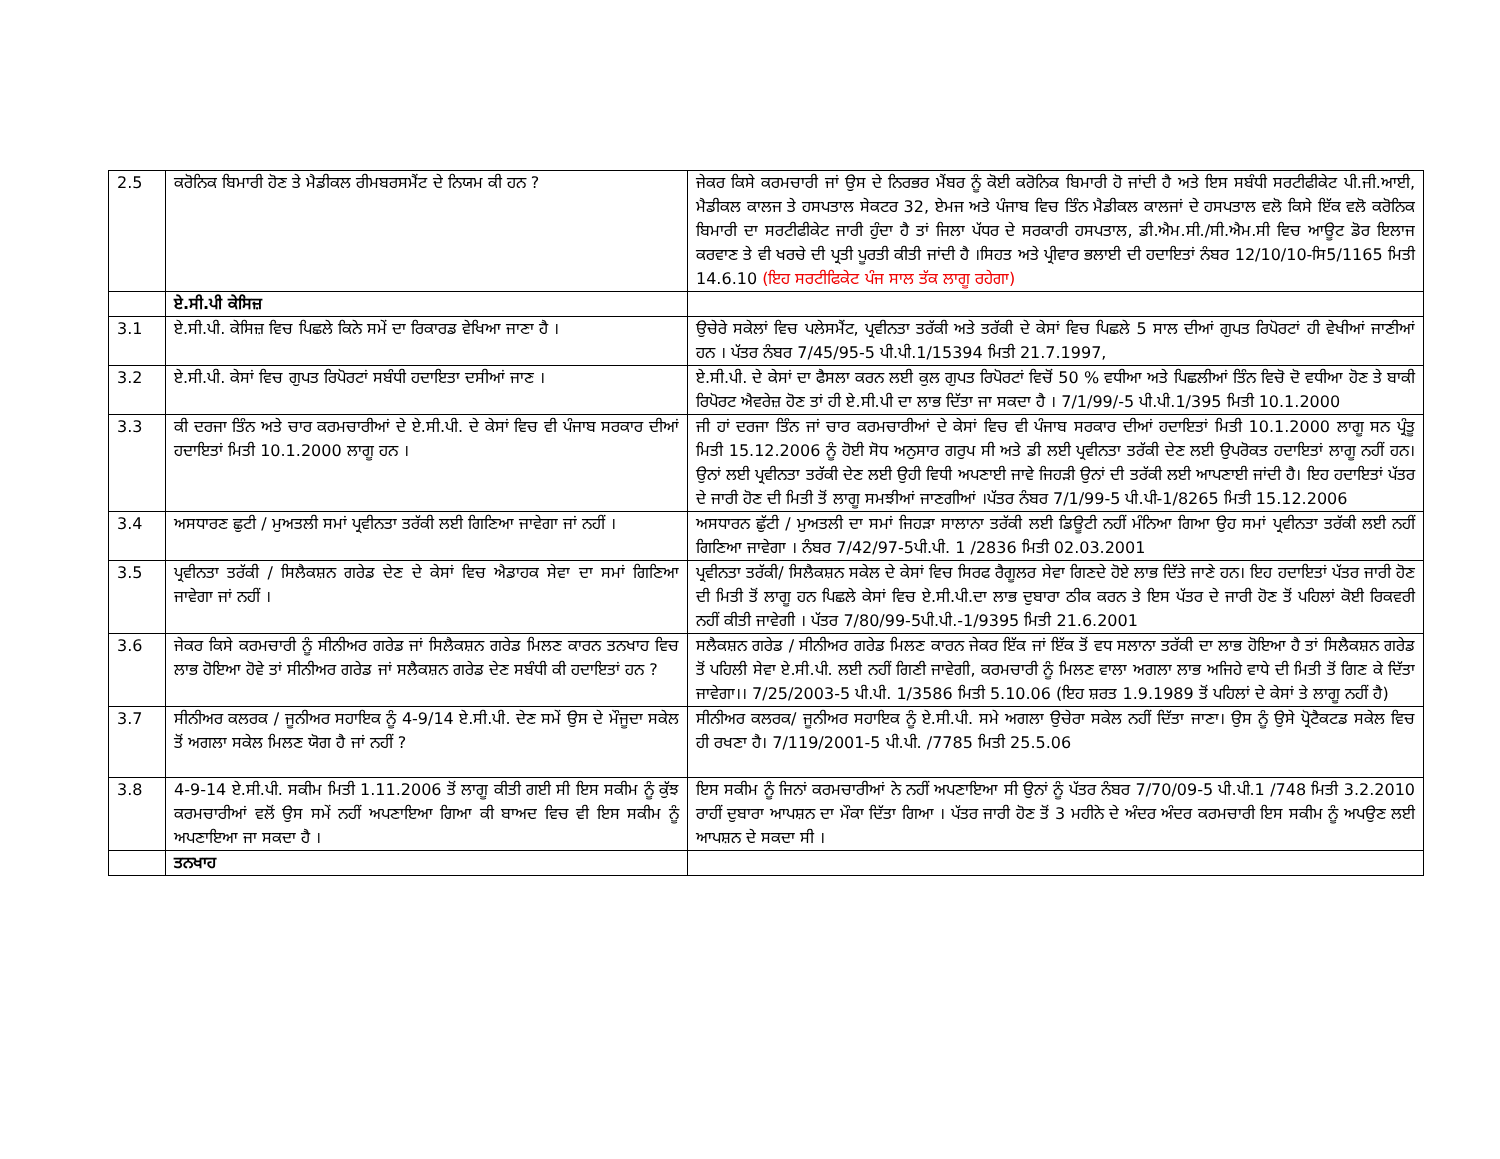| 2.5 | ਕਰੋਨਿਕ ਬਿਮਾਰੀ ਹੋਣ ਤੇ ਮੈਡੀਕਲ ਰੀਮਬਰਸਮੈਂਟ ਦੇ ਨਿਯਮ ਕੀ ਹਨ ? | ਜੇਕਰ ਕਿਸੇ ਕਰਮਚਾਰੀ ਜਾਂ ਉਸ ਦੇ ਨਿਰਭਰ ਮੈਂਬਰ ਨੂੰ ਕੋਈ ਕਰੋਨਿਕ ਬਿਮਾਰੀ ਹੋ ਜਾਂਦੀ ਹੈ ਅਤੇ ਇਸ ਸਬੰਧੀ ਸਰਟੀਫੀਕੇਟ ਪੀ.ਜੀ.ਆਈ, ਮੈਡੀਕਲ ਕਾਲਜ ਤੇ ਹਸਪਤਾਲ ਸੇਕਟਰ 32, ਏਮਜ ਅਤੇ ਪੰਜਾਬ ਵਿਚ ਤਿੰਨ ਮੈਡੀਕਲ ਕਾਲਜਾਂ ਦੇ ਹਸਪਤਾਲ ਵਲੋ ਕਿਸੇ ਇੱਕ ਵਲੋ ਕਰੋਨਿਕ ਬਿਮਾਰੀ ਦਾ ਸਰਟੀਫੀਕੇਟ ਜਾਰੀ ਹੁੰਦਾ ਹੈ ਤਾਂ ਜਿਲਾ ਪੱਧਰ ਦੇ ਸਰਕਾਰੀ ਹਸਪਤਾਲ, ਡੀ.ਐਮ.ਸੀ./ਸੀ.ਐਮ.ਸੀ ਵਿਚ ਆਊਟ ਡੋਰ ਇਲਾਜ ਕਰਵਾਣ ਤੇ ਵੀ ਖਰਚੇ ਦੀ ਪ੍ਰਤੀ ਪੂਰਤੀ ਕੀਤੀ ਜਾਂਦੀ ਹੈ ।ਸਿਹਤ ਅਤੇ ਪ੍ਰੀਵਾਰ ਭਲਾਈ ਦੀ ਹਦਾਇਤਾਂ ਨੰਬਰ 12/10/10-ਸਿ5/1165 ਮਿਤੀ 14.6.10 (ਇਹ ਸਰਟੀਫਿਕੇਟ ਪੰਜ ਸਾਲ ਤੱਕ ਲਾਗੂ ਰਹੇਗਾ) |
| | ਏ.ਸੀ.ਪੀ ਕੇਸਿਜ਼ | |
| 3.1 | ਏ.ਸੀ.ਪੀ. ਕੇਸਿਜ਼ ਵਿਚ ਪਿਛਲੇ ਕਿਨੇ ਸਮੇਂ ਦਾ ਰਿਕਾਰਡ ਵੇਖਿਆ ਜਾਣਾ ਹੈ । | ਉਚੇਰੇ ਸਕੇਲਾਂ ਵਿਚ ਪਲੇਸਮੈਂਟ, ਪ੍ਰਵੀਨਤਾ ਤਰੱਕੀ ਅਤੇ ਤਰੱਕੀ ਦੇ ਕੇਸਾਂ ਵਿਚ ਪਿਛਲੇ 5 ਸਾਲ ਦੀਆਂ ਗੁਪਤ ਰਿਪੋਰਟਾਂ ਹੀ ਵੇਖੀਆਂ ਜਾਣੀਆਂ ਹਨ । ਪੱਤਰ ਨੰਬਰ 7/45/95-5 ਪੀ.ਪੀ.1/15394 ਮਿਤੀ 21.7.1997, |
| 3.2 | ਏ.ਸੀ.ਪੀ. ਕੇਸਾਂ ਵਿਚ ਗੁਪਤ ਰਿਪੋਰਟਾਂ ਸਬੰਧੀ ਹਦਾਇਤਾ ਦਸੀਆਂ ਜਾਣ । | ਏ.ਸੀ.ਪੀ. ਦੇ ਕੇਸਾਂ ਦਾ ਫੈਸਲਾ ਕਰਨ ਲਈ ਕੁਲ ਗੁਪਤ ਰਿਪੋਰਟਾਂ ਵਿਚੋਂ 50 % ਵਧੀਆ ਅਤੇ ਪਿਛਲੀਆਂ ਤਿੰਨ ਵਿਚੋ ਦੋ ਵਧੀਆ ਹੋਣ ਤੇ ਬਾਕੀ ਰਿਪੋਰਟ ਐਵਰੇਜ਼ ਹੋਣ ਤਾਂ ਹੀ ਏ.ਸੀ.ਪੀ ਦਾ ਲਾਭ ਦਿੱਤਾ ਜਾ ਸਕਦਾ ਹੈ । 7/1/99/-5 ਪੀ.ਪੀ.1/395 ਮਿਤੀ 10.1.2000 |
| 3.3 | ਕੀ ਦਰਜਾ ਤਿੰਨ ਅਤੇ ਚਾਰ ਕਰਮਚਾਰੀਆਂ ਦੇ ਏ.ਸੀ.ਪੀ. ਦੇ ਕੇਸਾਂ ਵਿਚ ਵੀ ਪੰਜਾਬ ਸਰਕਾਰ ਦੀਆਂ ਹਦਾਇਤਾਂ ਮਿਤੀ 10.1.2000 ਲਾਗੂ ਹਨ । | ਜੀ ਹਾਂ ਦਰਜਾ ਤਿੰਨ ਜਾਂ ਚਾਰ ਕਰਮਚਾਰੀਆਂ ਦੇ ਕੇਸਾਂ ਵਿਚ ਵੀ ਪੰਜਾਬ ਸਰਕਾਰ ਦੀਆਂ ਹਦਾਇਤਾਂ ਮਿਤੀ 10.1.2000 ਲਾਗੂ ਸਨ ਪ੍ਰੰਤੂ ਮਿਤੀ 15.12.2006 ਨੂੰ ਹੋਈ ਸੋਧ ਅਨੁਸਾਰ ਗਰੁਪ ਸੀ ਅਤੇ ਡੀ ਲਈ ਪ੍ਰਵੀਨਤਾ ਤਰੱਕੀ ਦੇਣ ਲਈ ਉਪਰੋਕਤ ਹਦਾਇਤਾਂ ਲਾਗੂ ਨਹੀਂ ਹਨ। ਉਨਾਂ ਲਈ ਪ੍ਰਵੀਨਤਾ ਤਰੱਕੀ ਦੇਣ ਲਈ ਉਹੀ ਵਿਧੀ ਅਪਣਾਈ ਜਾਵੇ ਜਿਹੜੀ ਉਨਾਂ ਦੀ ਤਰੱਕੀ ਲਈ ਆਪਣਾਈ ਜਾਂਦੀ ਹੈ। ਇਹ ਹਦਾਇਤਾਂ ਪੱਤਰ ਦੇ ਜਾਰੀ ਹੋਣ ਦੀ ਮਿਤੀ ਤੋਂ ਲਾਗੂ ਸਮਝੀਆਂ ਜਾਣਗੀਆਂ ।ਪੱਤਰ ਨੰਬਰ 7/1/99-5 ਪੀ.ਪੀ-1/8265 ਮਿਤੀ 15.12.2006 |
| 3.4 | ਅਸਧਾਰਣ ਛੁਟੀ / ਮੁਅਤਲੀ ਸਮਾਂ ਪ੍ਰਵੀਨਤਾ ਤਰੱਕੀ ਲਈ ਗਿਣਿਆ ਜਾਵੇਗਾ ਜਾਂ ਨਹੀਂ । | ਅਸਧਾਰਨ ਛੁੱਟੀ / ਮੁਅਤਲੀ ਦਾ ਸਮਾਂ ਜਿਹੜਾ ਸਾਲਾਨਾ ਤਰੱਕੀ ਲਈ ਡਿਊਟੀ ਨਹੀਂ ਮੰਨਿਆ ਗਿਆ ਉਹ ਸਮਾਂ ਪ੍ਰਵੀਨਤਾ ਤਰੱਕੀ ਲਈ ਨਹੀਂ ਗਿਣਿਆ ਜਾਵੇਗਾ । ਨੰਬਰ 7/42/97-5ਪੀ.ਪੀ. 1 /2836 ਮਿਤੀ 02.03.2001 |
| 3.5 | ਪ੍ਰਵੀਨਤਾ ਤਰੱਕੀ / ਸਿਲੈਕਸ਼ਨ ਗਰੇਡ ਦੇਣ ਦੇ ਕੇਸਾਂ ਵਿਚ ਐਡਾਹਕ ਸੇਵਾ ਦਾ ਸਮਾਂ ਗਿਣਿਆ ਜਾਵੇਗਾ ਜਾਂ ਨਹੀਂ । | ਪ੍ਰਵੀਨਤਾ ਤਰੱਕੀ/ ਸਿਲੈਕਸ਼ਨ ਸਕੇਲ ਦੇ ਕੇਸਾਂ ਵਿਚ ਸਿਰਫ ਰੈਗੂਲਰ ਸੇਵਾ ਗਿਣਦੇ ਹੋਏ ਲਾਭ ਦਿੱਤੇ ਜਾਣੇ ਹਨ। ਇਹ ਹਦਾਇਤਾਂ ਪੱਤਰ ਜਾਰੀ ਹੋਣ ਦੀ ਮਿਤੀ ਤੋਂ ਲਾਗੂ ਹਨ ਪਿਛਲੇ ਕੇਸਾਂ ਵਿਚ ਏ.ਸੀ.ਪੀ.ਦਾ ਲਾਭ ਦੁਬਾਰਾ ਠੀਕ ਕਰਨ ਤੇ ਇਸ ਪੱਤਰ ਦੇ ਜਾਰੀ ਹੋਣ ਤੋਂ ਪਹਿਲਾਂ ਕੋਈ ਰਿਕਵਰੀ ਨਹੀਂ ਕੀਤੀ ਜਾਵੇਗੀ । ਪੱਤਰ 7/80/99-5ਪੀ.ਪੀ.-1/9395 ਮਿਤੀ 21.6.2001 |
| 3.6 | ਜੇਕਰ ਕਿਸੇ ਕਰਮਚਾਰੀ ਨੂੰ ਸੀਨੀਅਰ ਗਰੇਡ ਜਾਂ ਸਿਲੈਕਸ਼ਨ ਗਰੇਡ ਮਿਲਣ ਕਾਰਨ ਤਨਖਾਹ ਵਿਚ ਲਾਭ ਹੋਇਆ ਹੋਵੇ ਤਾਂ ਸੀਨੀਅਰ ਗਰੇਡ ਜਾਂ ਸਲੈਕਸ਼ਨ ਗਰੇਡ ਦੇਣ ਸਬੰਧੀ ਕੀ ਹਦਾਇਤਾਂ ਹਨ ? | ਸਲੈਕਸ਼ਨ ਗਰੇਡ / ਸੀਨੀਅਰ ਗਰੇਡ ਮਿਲਣ ਕਾਰਨ ਜੇਕਰ ਇੱਕ ਜਾਂ ਇੱਕ ਤੋਂ ਵਧ ਸਲਾਨਾ ਤਰੱਕੀ ਦਾ ਲਾਭ ਹੋਇਆ ਹੈ ਤਾਂ ਸਿਲੈਕਸ਼ਨ ਗਰੇਡ ਤੋਂ ਪਹਿਲੀ ਸੇਵਾ ਏ.ਸੀ.ਪੀ. ਲਈ ਨਹੀਂ ਗਿਣੀ ਜਾਵੇਗੀ, ਕਰਮਚਾਰੀ ਨੂੰ ਮਿਲਣ ਵਾਲਾ ਅਗਲਾ ਲਾਭ ਅਜਿਹੇ ਵਾਧੇ ਦੀ ਮਿਤੀ ਤੋਂ ਗਿਣ ਕੇ ਦਿੱਤਾ ਜਾਵੇਗਾ।। 7/25/2003-5 ਪੀ.ਪੀ. 1/3586 ਮਿਤੀ 5.10.06 (ਇਹ ਸ਼ਰਤ 1.9.1989 ਤੋਂ ਪਹਿਲਾਂ ਦੇ ਕੇਸਾਂ ਤੇ ਲਾਗੂ ਨਹੀਂ ਹੈ) |
| 3.7 | ਸੀਨੀਅਰ ਕਲਰਕ / ਜੂਨੀਅਰ ਸਹਾਇਕ ਨੂੰ 4-9/14 ਏ.ਸੀ.ਪੀ. ਦੇਣ ਸਮੇਂ ਉਸ ਦੇ ਮੌਜੂਦਾ ਸਕੇਲ ਤੋਂ ਅਗਲਾ ਸਕੇਲ ਮਿਲਣ ਯੋਗ ਹੈ ਜਾਂ ਨਹੀਂ ? | ਸੀਨੀਅਰ ਕਲਰਕ/ ਜੂਨੀਅਰ ਸਹਾਇਕ ਨੂੰ ਏ.ਸੀ.ਪੀ. ਸਮੇ ਅਗਲਾ ਉਚੇਰਾ ਸਕੇਲ ਨਹੀਂ ਦਿੱਤਾ ਜਾਣਾ। ਉਸ ਨੂੰ ਉਸੇ ਪ੍ਰੋਟੈਕਟਡ ਸਕੇਲ ਵਿਚ ਹੀ ਰਖਣਾ ਹੈ। 7/119/2001-5 ਪੀ.ਪੀ. /7785 ਮਿਤੀ 25.5.06 |
| 3.8 | 4-9-14 ਏ.ਸੀ.ਪੀ. ਸਕੀਮ ਮਿਤੀ 1.11.2006 ਤੋਂ ਲਾਗੂ ਕੀਤੀ ਗਈ ਸੀ ਇਸ ਸਕੀਮ ਨੂੰ ਕੁੱਝ ਕਰਮਚਾਰੀਆਂ ਵਲੋਂ ਉਸ ਸਮੇਂ ਨਹੀਂ ਅਪਣਾਇਆ ਗਿਆ ਕੀ ਬਾਅਦ ਵਿਚ ਵੀ ਇਸ ਸਕੀਮ ਨੂੰ ਅਪਣਾਇਆ ਜਾ ਸਕਦਾ ਹੈ । | ਇਸ ਸਕੀਮ ਨੂੰ ਜਿਨਾਂ ਕਰਮਚਾਰੀਆਂ ਨੇ ਨਹੀਂ ਅਪਣਾਇਆ ਸੀ ਉਨਾਂ ਨੂੰ ਪੱਤਰ ਨੰਬਰ 7/70/09-5 ਪੀ.ਪੀ.1 /748 ਮਿਤੀ 3.2.2010 ਰਾਹੀਂ ਦੁਬਾਰਾ ਆਪਸ਼ਨ ਦਾ ਮੌਕਾ ਦਿੱਤਾ ਗਿਆ । ਪੱਤਰ ਜਾਰੀ ਹੋਣ ਤੋਂ 3 ਮਹੀਨੇ ਦੇ ਅੰਦਰ ਅੰਦਰ ਕਰਮਚਾਰੀ ਇਸ ਸਕੀਮ ਨੂੰ ਅਪਉਣ ਲਈ ਆਪਸ਼ਨ ਦੇ ਸਕਦਾ ਸੀ । |
| | ਤਨਖਾਹ | |